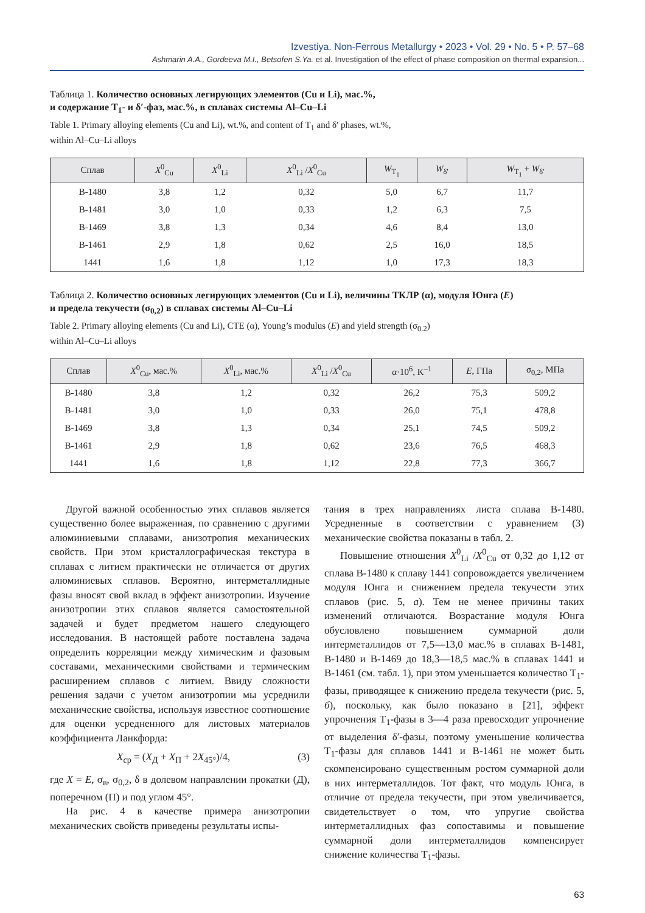Izvestiya. Non-Ferrous Metallurgy • 2023 • Vol. 29 • No. 5 • P. 57–68
Ashmarin A.A., Gordeeva M.I., Betsofen S.Ya. et al. Investigation of the effect of phase composition on thermal expansion...
Таблица 1. Количество основных легирующих элементов (Cu и Li), мас.%,
и содержание T<sub>1</sub>- и δ′-фаз, мас.%, в сплавах системы Al–Cu–Li
Table 1. Primary alloying elements (Cu and Li), wt.%, and content of T<sub>1</sub> and δ′ phases, wt.%,
within Al–Cu–Li alloys
| Сплав | X<sup>0</sup><sub>Cu</sub> | X<sup>0</sup><sub>Li</sub> | X<sup>0</sup><sub>Li</sub> / X<sup>0</sup><sub>Cu</sub> | W<sub>T<sub>1</sub></sub> | W<sub>δ′</sub> | W<sub>T<sub>1</sub></sub> + W<sub>δ′</sub> |
| --- | --- | --- | --- | --- | --- | --- |
| В-1480 | 3,8 | 1,2 | 0,32 | 5,0 | 6,7 | 11,7 |
| В-1481 | 3,0 | 1,0 | 0,33 | 1,2 | 6,3 | 7,5 |
| В-1469 | 3,8 | 1,3 | 0,34 | 4,6 | 8,4 | 13,0 |
| В-1461 | 2,9 | 1,8 | 0,62 | 2,5 | 16,0 | 18,5 |
| 1441 | 1,6 | 1,8 | 1,12 | 1,0 | 17,3 | 18,3 |
Таблица 2. Количество основных легирующих элементов (Cu и Li), величины ТКЛР (α), модуля Юнга (E)
и предела текучести (σ<sub>0,2</sub>) в сплавах системы Al–Cu–Li
Table 2. Primary alloying elements (Cu and Li), CTE (α), Young’s modulus (E) and yield strength (σ<sub>0.2</sub>)
within Al–Cu–Li alloys
| Сплав | X<sup>0</sup><sub>Cu</sub>, мас.% | X<sup>0</sup><sub>Li</sub>, мас.% | X<sup>0</sup><sub>Li</sub> / X<sup>0</sup><sub>Cu</sub> | α·10<sup>6</sup>, K<sup>–1</sup> | E , ГПа | σ<sub>0,2</sub>, МПа |
| --- | --- | --- | --- | --- | --- | --- |
| В-1480 | 3,8 | 1,2 | 0,32 | 26,2 | 75,3 | 509,2 |
| В-1481 | 3,0 | 1,0 | 0,33 | 26,0 | 75,1 | 478,8 |
| В-1469 | 3,8 | 1,3 | 0,34 | 25,1 | 74,5 | 509,2 |
| В-1461 | 2,9 | 1,8 | 0,62 | 23,6 | 76,5 | 468,3 |
| 1441 | 1,6 | 1,8 | 1,12 | 22,8 | 77,3 | 366,7 |
Другой важной особенностью этих сплавов является существенно более выраженная, по сравнению с другими алюминиевыми сплавами, анизотропия механических свойств. При этом кристаллографическая текстура в сплавах с литием практически не отличается от других алюминиевых сплавов. Вероятно, интерметаллидные фазы вносят свой вклад в эффект анизотропии. Изучение анизотропии этих сплавов является самостоятельной задачей и будет предметом нашего следующего исследования. В настоящей работе поставлена задача определить корреляции между химическим и фазовым составами, механическими свойствами и термическим расширением сплавов с литием. Ввиду сложности решения задачи с учетом анизотропии мы усреднили механические свойства, используя известное соотношение для оценки усредненного для листовых материалов коэффициента Ланкфорда:
X<sub>ср</sub> = (X<sub>Д</sub> + X<sub>П</sub> + 2X<sub>45°</sub>)/4, (3)
где X = E, σ<sub>в</sub>, σ<sub>0,2</sub>, δ в долевом направлении прокатки (Д), поперечном (П) и под углом 45°.
На рис. 4 в качестве примера анизотропии механических свойств приведены результаты испы-
тания в трех направлениях листа сплава В-1480. Усредненные в соответствии с уравнением (3) механические свойства показаны в табл. 2.
Повышение отношения X<sup>0</sup><sub>Li</sub> /X<sup>0</sup><sub>Cu</sub> от 0,32 до 1,12 от сплава В-1480 к сплаву 1441 сопровождается увеличением модуля Юнга и снижением предела текучести этих сплавов (рис. 5, а). Тем не менее причины таких изменений отличаются. Возрастание модуля Юнга обусловлено повышением суммарной доли интерметаллидов от 7,5—13,0 мас.% в сплавах В-1481, В-1480 и В-1469 до 18,3—18,5 мас.% в сплавах 1441 и В-1461 (см. табл. 1), при этом уменьшается количество T<sub>1</sub>-фазы, приводящее к снижению предела текучести (рис. 5, б), поскольку, как было показано в [21], эффект упрочнения T<sub>1</sub>-фазы в 3—4 раза превосходит упрочнение от выделения δ′-фазы, поэтому уменьшение количества T<sub>1</sub>-фазы для сплавов 1441 и В-1461 не может быть скомпенсировано существенным ростом суммарной доли в них интерметаллидов. Тот факт, что модуль Юнга, в отличие от предела текучести, при этом увеличивается, свидетельствует о том, что упругие свойства интерметаллидных фаз сопоставимы и повышение суммарной доли интерметаллидов компенсирует снижение количества T<sub>1</sub>-фазы.
63